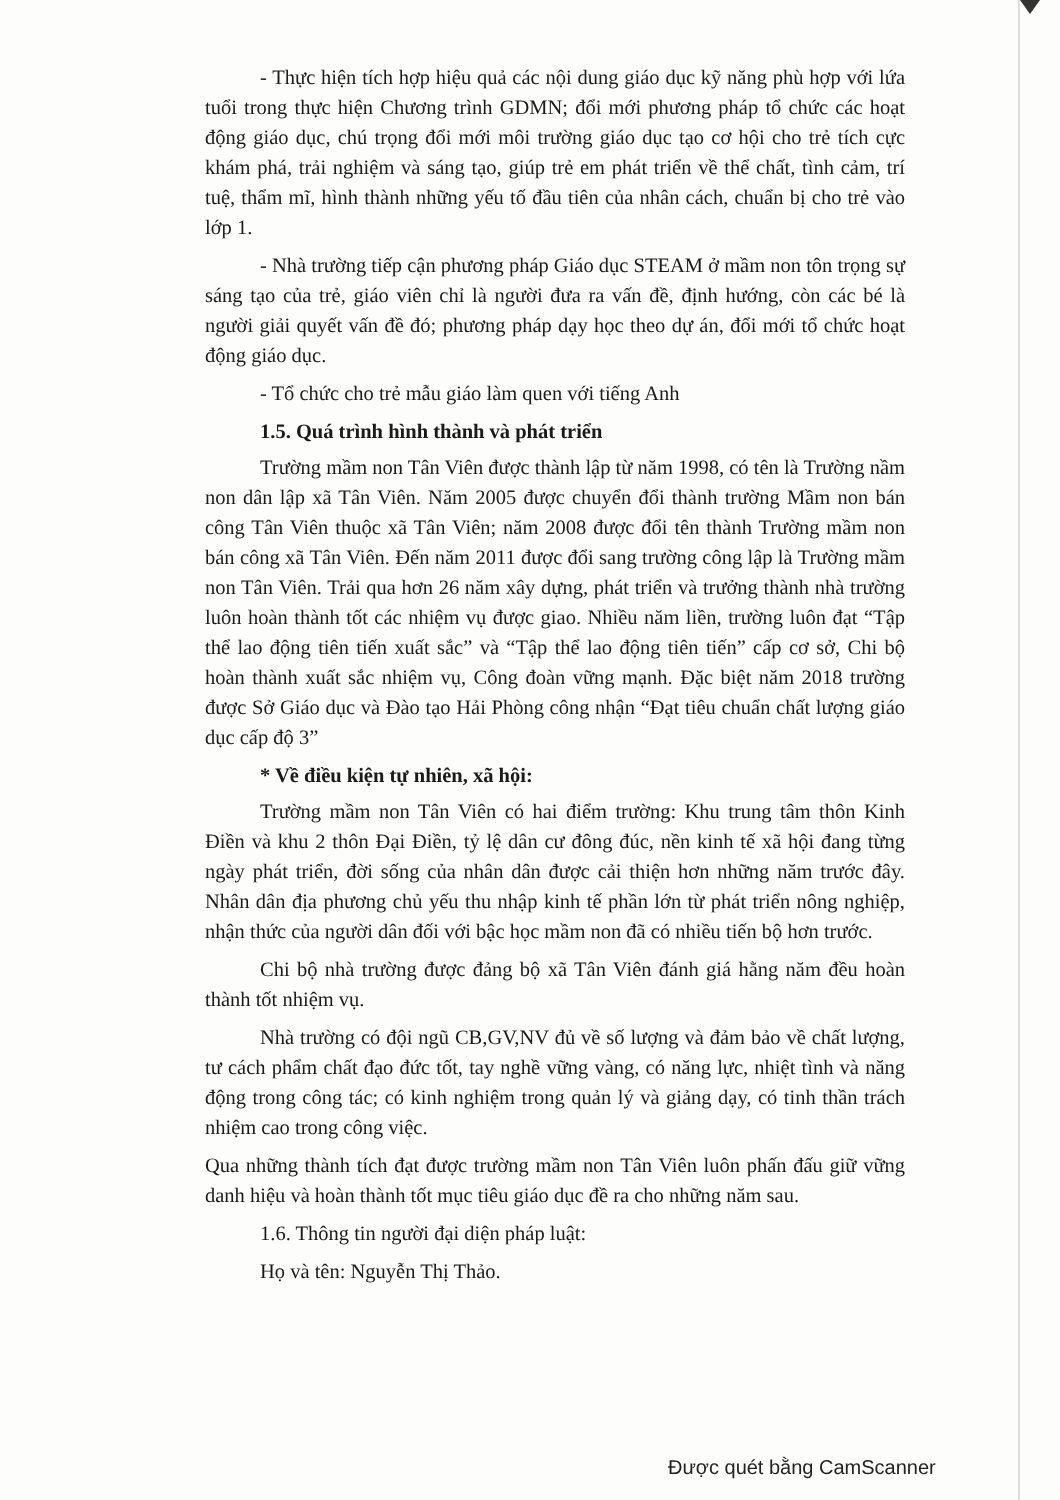- Thực hiện tích hợp hiệu quả các nội dung giáo dục kỹ năng phù hợp với lứa tuổi trong thực hiện Chương trình GDMN; đổi mới phương pháp tổ chức các hoạt động giáo dục, chú trọng đổi mới môi trường giáo dục tạo cơ hội cho trẻ tích cực khám phá, trải nghiệm và sáng tạo, giúp trẻ em phát triển về thể chất, tình cảm, trí tuệ, thẩm mĩ, hình thành những yếu tố đầu tiên của nhân cách, chuẩn bị cho trẻ vào lớp 1.
- Nhà trường tiếp cận phương pháp Giáo dục STEAM ở mầm non tôn trọng sự sáng tạo của trẻ, giáo viên chỉ là người đưa ra vấn đề, định hướng, còn các bé là người giải quyết vấn đề đó; phương pháp dạy học theo dự án, đổi mới tổ chức hoạt động giáo dục.
- Tổ chức cho trẻ mẫu giáo làm quen với tiếng Anh
1.5. Quá trình hình thành và phát triển
Trường mầm non Tân Viên được thành lập từ năm 1998, có tên là Trường nầm non dân lập xã Tân Viên. Năm 2005 được chuyển đổi thành trường Mầm non bán công Tân Viên thuộc xã Tân Viên; năm 2008 được đổi tên thành Trường mầm non bán công xã Tân Viên. Đến năm 2011 được đổi sang trường công lập là Trường mầm non Tân Viên. Trải qua hơn 26 năm xây dựng, phát triển và trưởng thành nhà trường luôn hoàn thành tốt các nhiệm vụ được giao. Nhiều năm liền, trường luôn đạt “Tập thể lao động tiên tiến xuất sắc” và “Tập thể lao động tiên tiến” cấp cơ sở, Chi bộ hoàn thành xuất sắc nhiệm vụ, Công đoàn vững mạnh. Đặc biệt năm 2018 trường được Sở Giáo dục và Đào tạo Hải Phòng công nhận “Đạt tiêu chuẩn chất lượng giáo dục cấp độ 3”
* Về điều kiện tự nhiên, xã hội:
Trường mầm non Tân Viên có hai điểm trường: Khu trung tâm thôn Kinh Điền và khu 2 thôn Đại Điền, tỷ lệ dân cư đông đúc, nền kinh tế xã hội đang từng ngày phát triển, đời sống của nhân dân được cải thiện hơn những năm trước đây. Nhân dân địa phương chủ yếu thu nhập kinh tế phần lớn từ phát triển nông nghiệp, nhận thức của người dân đối với bậc học mầm non đã có nhiều tiến bộ hơn trước.
Chi bộ nhà trường được đảng bộ xã Tân Viên đánh giá hằng năm đều hoàn thành tốt nhiệm vụ.
Nhà trường có đội ngũ CB,GV,NV đủ về số lượng và đảm bảo về chất lượng, tư cách phẩm chất đạo đức tốt, tay nghề vững vàng, có năng lực, nhiệt tình và năng động trong công tác; có kinh nghiệm trong quản lý và giảng dạy, có tinh thần trách nhiệm cao trong công việc.
Qua những thành tích đạt được trường mầm non Tân Viên luôn phấn đấu giữ vững danh hiệu và hoàn thành tốt mục tiêu giáo dục đề ra cho những năm sau.
1.6. Thông tin người đại diện pháp luật:
Họ và tên: Nguyễn Thị Thảo.
Được quét bằng CamScanner